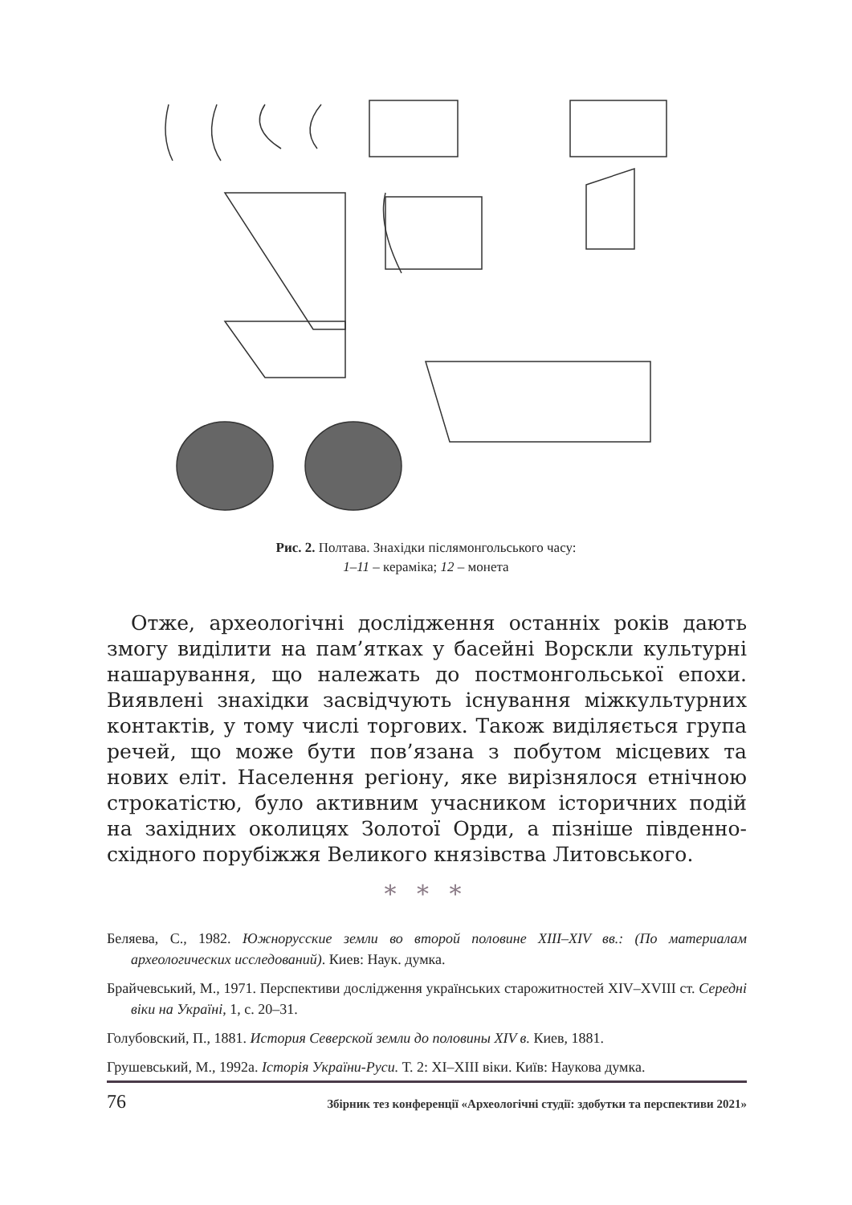Рис. 2. Полтава. Знахідки післямонгольського часу:
1–11 – кераміка; 12 – монета
Отже, археологічні дослідження останніх років дають змогу виділити на пам’ятках у басейні Ворскли культурні нашарування, що належать до постмонгольської епохи. Виявлені знахідки засвідчують існування міжкультурних контактів, у тому числі торгових. Також виділяється група речей, що може бути пов’язана з побутом місцевих та нових еліт. Населення регіону, яке вирізнялося етнічною строкатістю, було активним учасником історичних подій на західних околицях Золотої Орди, а пізніше південно-східного порубіжжя Великого князівства Литовського.
* * *
Беляева, С., 1982. Южнорусские земли во второй половине XIII–XIV вв.: (По материалам археологических исследований). Киев: Наук. думка.
Брайчевський, М., 1971. Перспективи дослідження українських старожитностей XIV–XVIII ст. Середні віки на Україні, 1, с. 20–31.
Голубовский, П., 1881. История Северской земли до половины XIV в. Киев, 1881.
Грушевський, М., 1992а. Історія України-Руси. Т. 2: XI–XIII віки. Київ: Наукова думка.
76 Збірник тез конференції «Археологічні студії: здобутки та перспективи 2021»